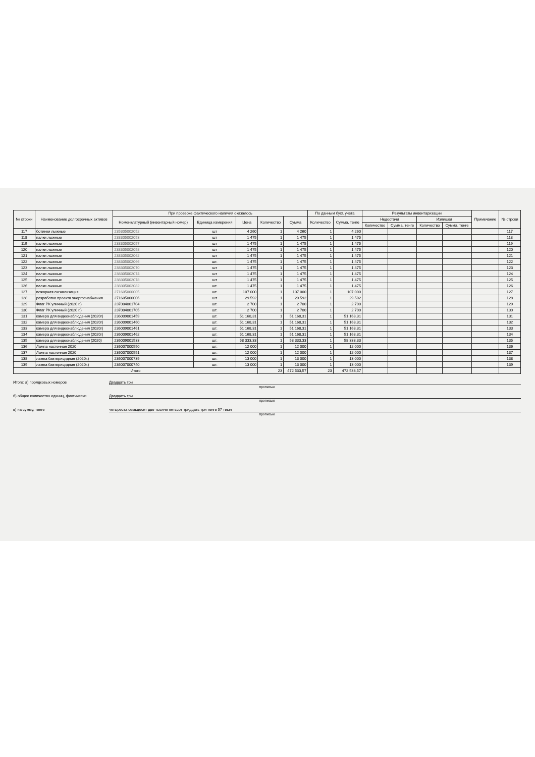| № строки | Наименование долгосрочных активов | При проверке фактического наличия оказалось | | | | | По данным бухг. учета | | Результаты инвентаризации | | | | Примечание | № строки |
| --- | --- | --- | --- | --- | --- | --- | --- | --- | --- | --- | --- | --- | --- | --- |
| | | Номенклатурный (инвентарный номер) | Единица измерения | Цена | Количество | Сумма | Количество | Сумма, тенге | Недостачи | | Излишки | | | |
| | | | | | | | | | Количество | Сумма, тенге | Количество | Сумма, тенге | | |
| 117 | ботинки лыжные | 235305002052 | шт | 4 260 | 1 | 4 260 | 1 | 4 260 | | | | | | 117 |
| 118 | палки лыжные | 238305002053 | шт | 1 475 | 1 | 1 475 | 1 | 1 475 | | | | | | 118 |
| 119 | палки лыжные | 238305002057 | шт | 1 475 | 1 | 1 475 | 1 | 1 475 | | | | | | 119 |
| 120 | палки лыжные | 238305002058 | шт | 1 475 | 1 | 1 475 | 1 | 1 475 | | | | | | 120 |
| 121 | палки лыжные | 238305002062 | шт | 1 475 | 1 | 1 475 | 1 | 1 475 | | | | | | 121 |
| 122 | палки лыжные | 238305002066 | шт. | 1 475 | 1 | 1 475 | 1 | 1 475 | | | | | | 122 |
| 123 | палки лыжные | 238305002070 | шт | 1 475 | 1 | 1 475 | 1 | 1 475 | | | | | | 123 |
| 124 | палки лыжные | 238305002074 | шт | 1 475 | 1 | 1 475 | 1 | 1 475 | | | | | | 124 |
| 125 | палки лыжные | 238305002078 | шт | 1 475 | 1 | 1 475 | 1 | 1 475 | | | | | | 125 |
| 126 | палки лыжные | 238305002082 | шт. | 1 475 | 1 | 1 475 | 1 | 1 475 | | | | | | 126 |
| 127 | пожарная сигнализация | 271605000005 | шт. | 107 000 | 1 | 107 000 | 1 | 107 000 | | | | | | 127 |
| 128 | разработка проекта энергоснабжения | 271605000006 | шт | 29 592 | 1 | 29 592 | 1 | 29 592 | | | | | | 128 |
| 129 | Флаг РК уличный (2020 г.) | 237004001704 | шт. | 2 700 | 1 | 2 700 | 1 | 2 700 | | | | | | 129 |
| 130 | Флаг РК уличный (2020 г.) | 237004001705 | шт. | 2 700 | 1 | 2 700 | 1 | 2 700 | | | | | | 130 |
| 131 | камера для видеонаблюдения (2020г) | 236009001459 | шт. | 51 168,31 | 1 | 51 168,31 | 1 | 51 168,31 | | | | | | 131 |
| 132 | камера для видеонаблюдения (2020г) | 236009001460 | шт. | 51 168,31 | 1 | 51 168,31 | 1 | 51 168,31 | | | | | | 132 |
| 133 | камера для видеонаблюдения (2020г) | 236009001461 | шт. | 51 168,31 | 1 | 51 168,31 | 1 | 51 168,31 | | | | | | 133 |
| 134 | камера для видеонаблюдения (2020г) | 236009001462 | шт. | 51 168,31 | 1 | 51 168,31 | 1 | 51 168,31 | | | | | | 134 |
| 135 | камера для видеонаблюдения (2020) | 236009001533 | шт. | 58 333,33 | 1 | 58 333,33 | 1 | 58 333,33 | | | | | | 135 |
| 136 | Лампа настенная 2020 | 236007000550 | шт. | 12 000 | 1 | 12 000 | 1 | 12 000 | | | | | | 136 |
| 137 | Лампа настенная 2020 | 236007000551 | шт. | 12 000 | 1 | 12 000 | 1 | 12 000 | | | | | | 137 |
| 138 | лампа бактерицидная (2020г.) | 236007000739 | шт. | 13 000 | 1 | 13 000 | 1 | 13 000 | | | | | | 138 |
| 139 | лампа бактерицидная (2020г.) | 236007000740 | шт. | 13 000 | 1 | 13 000 | 1 | 13 000 | | | | | | 139 |
| Итого | | | | | 23 | 472 533,57 | 23 | 472 533,57 | | | | | | |
Итого: а) порядковых номеров Двадцать три
прописью
б) общее количество единиц, фактически Двадцать три
прописью
в) на сумму, тенге четыреста семьдесят две тысячи пятьсот тридцать три тенге 57 тиын
прописью